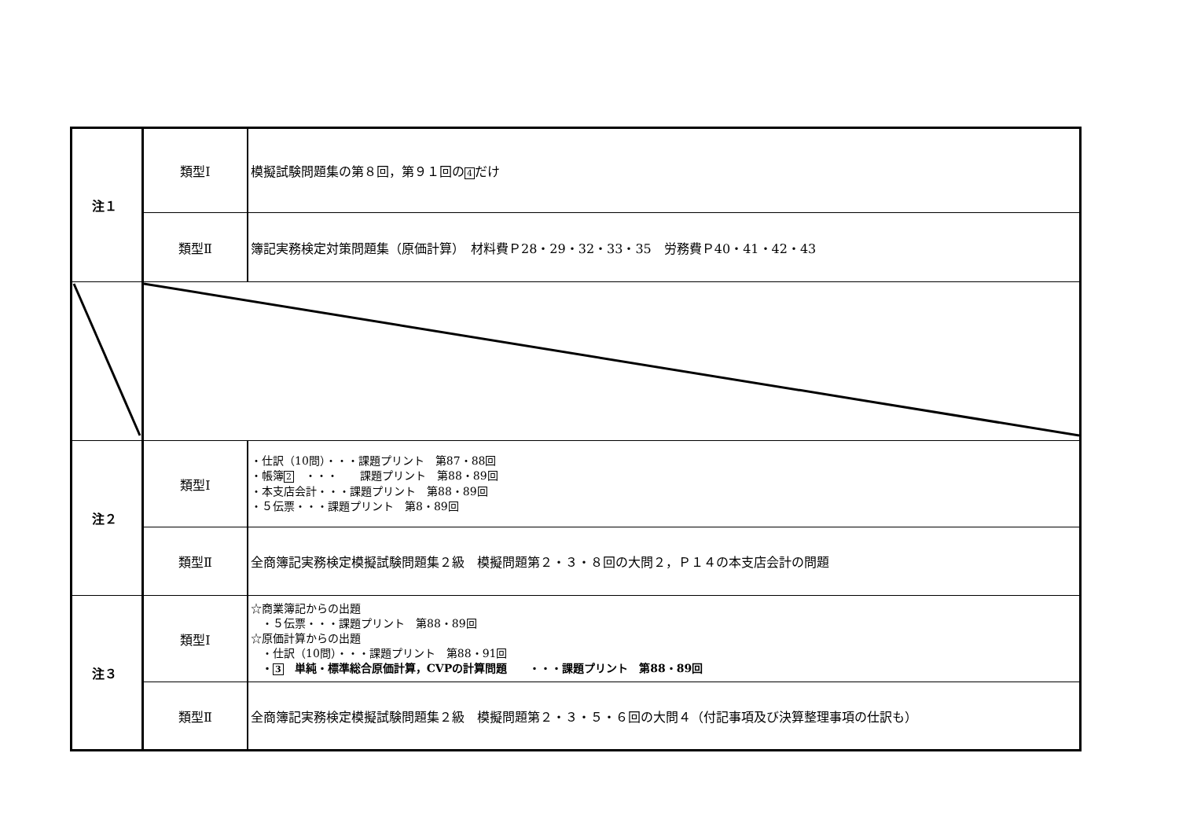| 注１ | 類型Ⅰ | 模擬試験問題集の第８回，第９１回の 4 だけ |
| | 類型Ⅱ | 簿記実務検定対策問題集（原価計算） 材料費Ｐ28・29・32・33・35 労務費Ｐ40・41・42・43 |
| 注２ | 類型Ⅰ | ・仕訳（10問）・・・課題プリント 第87・88回 ・帳簿 2 ・・・ 課題プリント 第88・89回 ・本支店会計・・・課題プリント 第88・89回 ・５伝票・・・課題プリント 第8・89回 |
| | 類型Ⅱ | 全商簿記実務検定模擬試験問題集２級 模擬問題第２・３・８回の大問２，Ｐ１４の本支店会計の問題 |
| 注３ | 類型Ⅰ | ☆商業簿記からの出題 ・５伝票・・・課題プリント 第88・89回 ☆原価計算からの出題 ・仕訳（10問）・・・課題プリント 第88・91回 ・ 3 単純・標準総合原価計算，CVPの計算問題 ・・・課題プリント 第88・89回 |
| | 類型Ⅱ | 全商簿記実務検定模擬試験問題集２級 模擬問題第２・３・５・６回の大問４（付記事項及び決算整理事項の仕訳も） |